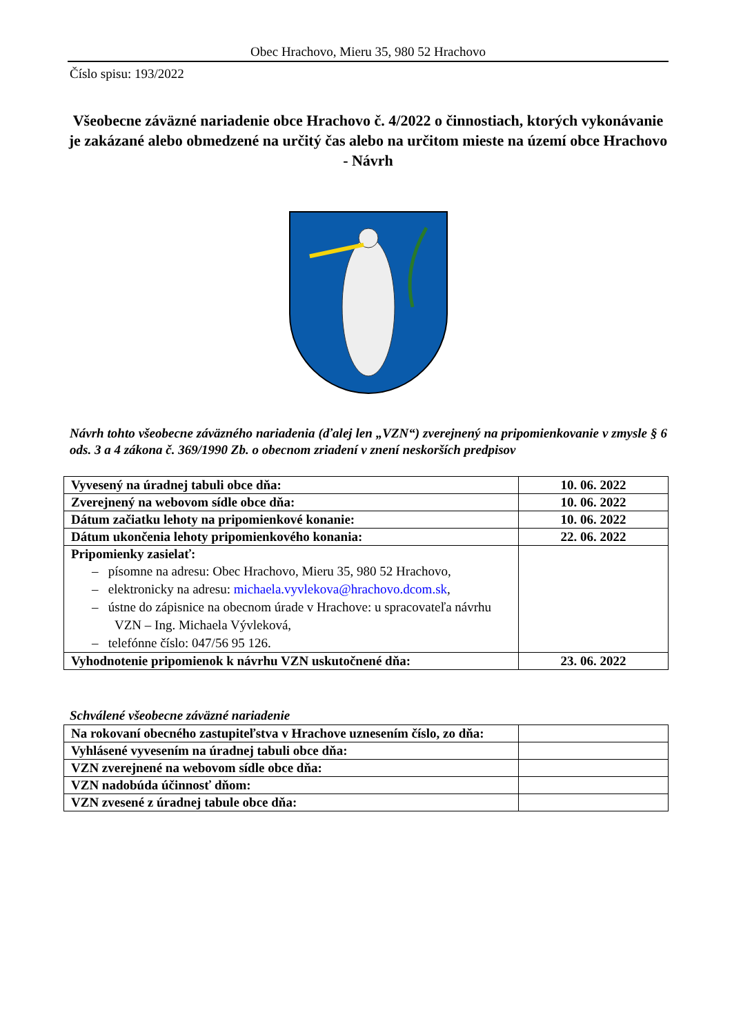Obec Hrachovo, Mieru 35, 980 52 Hrachovo
Číslo spisu: 193/2022
Všeobecne záväzné nariadenie obce Hrachovo č. 4/2022 o činnostiach, ktorých vykonávanie je zakázané alebo obmedzené na určitý čas alebo na určitom mieste na území obce Hrachovo - Návrh
Návrh tohto všeobecne záväzného nariadenia (ďalej len „VZN“) zverejnený na pripomienkovanie v zmysle § 6 ods. 3 a 4 zákona č. 369/1990 Zb. o obecnom zriadení v znení neskorších predpisov
| Vyvesený na úradnej tabuli obce dňa: | 10. 06. 2022 |
| Zverejnený na webovom sídle obce dňa: | 10. 06. 2022 |
| Dátum začiatku lehoty na pripomienkové konanie: | 10. 06. 2022 |
| Dátum ukončenia lehoty pripomienkového konania: | 22. 06. 2022 |
| Pripomienky zasielať: – písomne na adresu: Obec Hrachovo, Mieru 35, 980 52 Hrachovo, – elektronicky na adresu: michaela.vyvlekova@hrachovo.dcom.sk , – ústne do zápisnice na obecnom úrade v Hrachove: u spracovateľa návrhu VZN – Ing. Michaela Vývleková, – telefónne číslo: 047/56 95 126. | |
| Vyhodnotenie pripomienok k návrhu VZN uskutočnené dňa: | 23. 06. 2022 |
Schválené všeobecne záväzné nariadenie
| Na rokovaní obecného zastupiteľstva v Hrachove uznesením číslo, zo dňa: | |
| Vyhlásené vyvesením na úradnej tabuli obce dňa: | |
| VZN zverejnené na webovom sídle obce dňa: | |
| VZN nadobúda účinnosť dňom: | |
| VZN zvesené z úradnej tabule obce dňa: | |